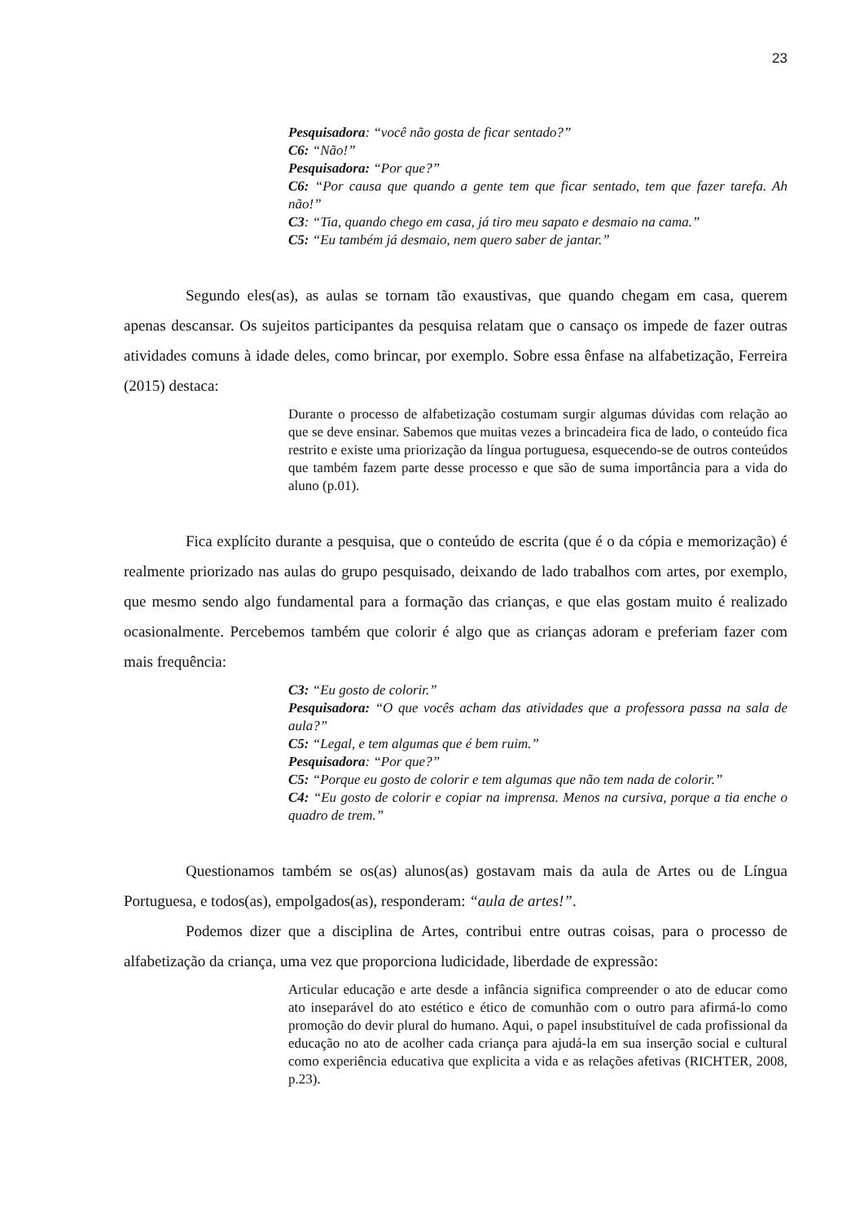23
Pesquisadora: “você não gosta de ficar sentado?”
C6: “Não!”
Pesquisadora: “Por que?”
C6: “Por causa que quando a gente tem que ficar sentado, tem que fazer tarefa. Ah não!”
C3: “Tia, quando chego em casa, já tiro meu sapato e desmaio na cama.”
C5: “Eu também já desmaio, nem quero saber de jantar.”
Segundo eles(as), as aulas se tornam tão exaustivas, que quando chegam em casa, querem apenas descansar. Os sujeitos participantes da pesquisa relatam que o cansaço os impede de fazer outras atividades comuns à idade deles, como brincar, por exemplo. Sobre essa ênfase na alfabetização, Ferreira (2015) destaca:
Durante o processo de alfabetização costumam surgir algumas dúvidas com relação ao que se deve ensinar. Sabemos que muitas vezes a brincadeira fica de lado, o conteúdo fica restrito e existe uma priorização da língua portuguesa, esquecendo-se de outros conteúdos que também fazem parte desse processo e que são de suma importância para a vida do aluno (p.01).
Fica explícito durante a pesquisa, que o conteúdo de escrita (que é o da cópia e memorização) é realmente priorizado nas aulas do grupo pesquisado, deixando de lado trabalhos com artes, por exemplo, que mesmo sendo algo fundamental para a formação das crianças, e que elas gostam muito é realizado ocasionalmente. Percebemos também que colorir é algo que as crianças adoram e preferiam fazer com mais frequência:
C3: “Eu gosto de colorir.”
Pesquisadora: “O que vocês acham das atividades que a professora passa na sala de aula?”
C5: “Legal, e tem algumas que é bem ruim.”
Pesquisadora: “Por que?”
C5: “Porque eu gosto de colorir e tem algumas que não tem nada de colorir.”
C4: “Eu gosto de colorir e copiar na imprensa. Menos na cursiva, porque a tia enche o quadro de trem.”
Questionamos também se os(as) alunos(as) gostavam mais da aula de Artes ou de Língua Portuguesa, e todos(as), empolgados(as), responderam: “aula de artes!”.
Podemos dizer que a disciplina de Artes, contribui entre outras coisas, para o processo de alfabetização da criança, uma vez que proporciona ludicidade, liberdade de expressão:
Articular educação e arte desde a infância significa compreender o ato de educar como ato inseparável do ato estético e ético de comunhão com o outro para afirmá-lo como promoção do devir plural do humano. Aqui, o papel insubstituível de cada profissional da educação no ato de acolher cada criança para ajudá-la em sua inserção social e cultural como experiência educativa que explicita a vida e as relações afetivas (RICHTER, 2008, p.23).